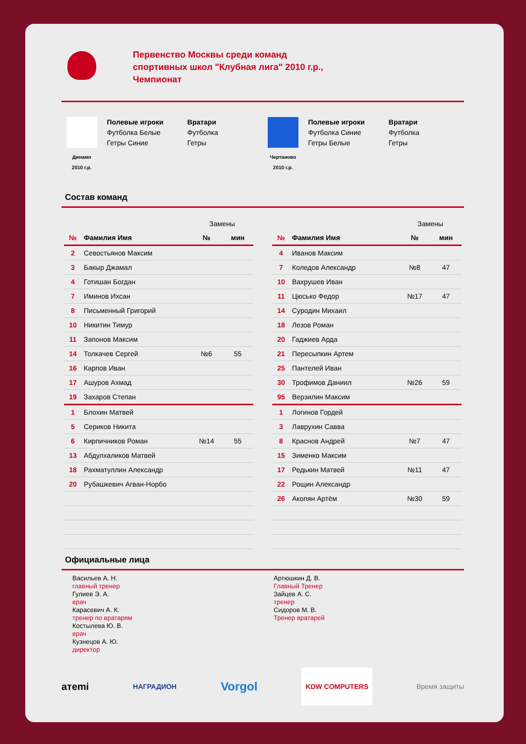Первенство Москвы среди команд
спортивных школ "Клубная лига" 2010 г.р.,
Чемпионат
Динамо
2010 г.р.
Полевые игроки
Футболка Белые
Гетры Синие
Вратари
Футболка
Гетры
Чертаново
2010 г.р.
Полевые игроки
Футболка Синие
Гетры Белые
Вратари
Футболка
Гетры
Состав команд
| | | Замены | |
| № | Фамилия Имя | № | мин |
| 2 | Севостьянов Максим | | |
| 3 | Бакыр Джамал | | |
| 4 | Готишан Богдан | | |
| 7 | Иминов Ихсан | | |
| 8 | Письменный Григорий | | |
| 10 | Никитин Тимур | | |
| 11 | Запонов Максим | | |
| 14 | Толкачев Сергей | №6 | 55 |
| 16 | Карпов Иван | | |
| 17 | Ашуров Ахмад | | |
| 19 | Захаров Степан | | |
| 1 | Блохин Матвей | | |
| 5 | Сериков Никита | | |
| 6 | Кирпичников Роман | №14 | 55 |
| 13 | Абдулхаликов Матвей | | |
| 18 | Рахматуллин Александр | | |
| 20 | Рубашкевич Агван-Норбо | | |
| | | Замены | |
| № | Фамилия Имя | № | мин |
| 4 | Иванов Максим | | |
| 7 | Коледов Александр | №8 | 47 |
| 10 | Вахрушев Иван | | |
| 11 | Цюсько Федор | №17 | 47 |
| 14 | Суродин Михаил | | |
| 18 | Лезов Роман | | |
| 20 | Гаджиев Арда | | |
| 21 | Пересыпкин Артем | | |
| 25 | Пантелей Иван | | |
| 30 | Трофимов Даниил | №26 | 59 |
| 95 | Верзилин Максим | | |
| 1 | Логинов Гордей | | |
| 3 | Лаврухин Савва | | |
| 8 | Краснов Андрей | №7 | 47 |
| 15 | Зименко Максим | | |
| 17 | Редькин Матвей | №11 | 47 |
| 22 | Рощин Александр | | |
| 26 | Акопян Артём | №30 | 59 |
Официальные лица
Васильев А. Н.
главный тренер
Гулиев Э. А.
врач
Карасевич А. К.
тренер по вратарям
Костылева Ю. В.
врач
Кузнецов А. Ю.
директор
Артюшкин Д. В.
Главный Тренер
Зайцев А. С.
тренер
Сидоров М. В.
Тренер вратарей
aтemi НАГРАДИОН Vorgol KDW COMPUTERS Время защиты